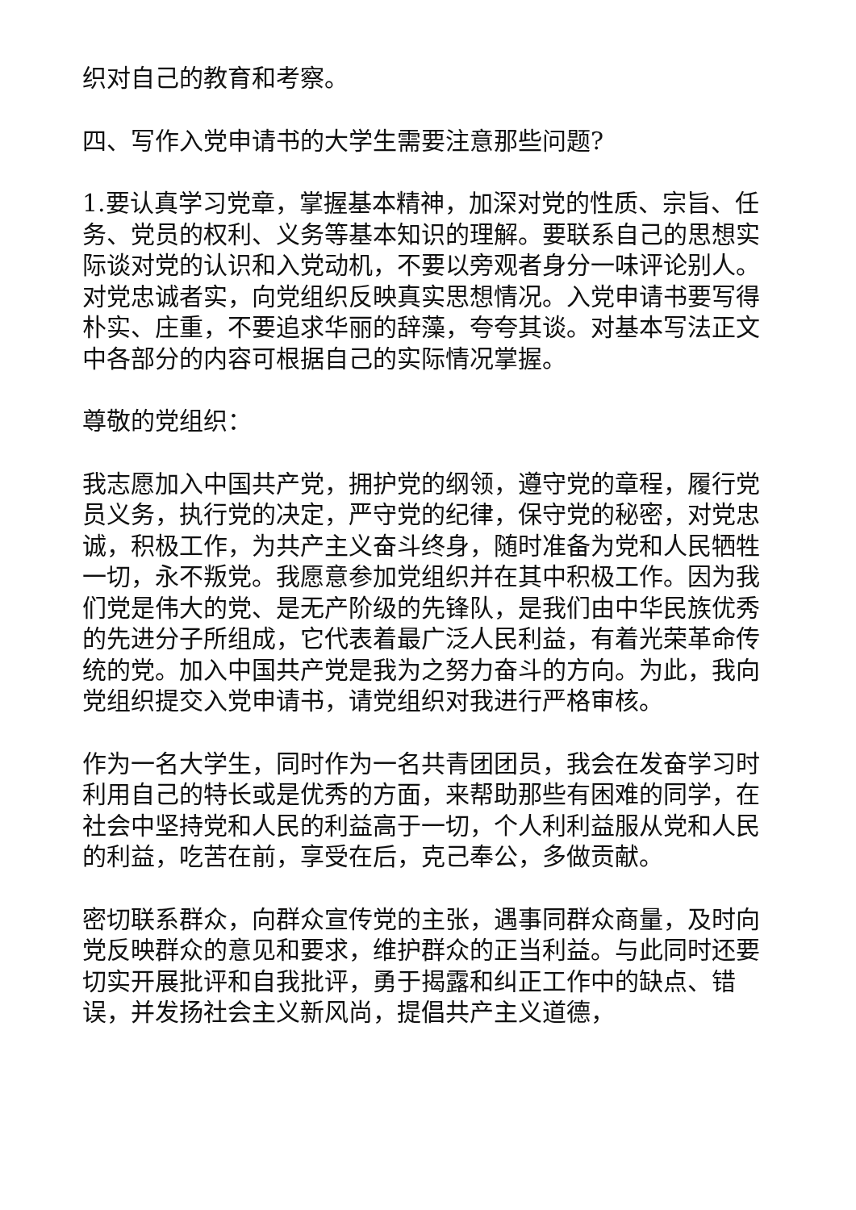织对自己的教育和考察。
四、写作入党申请书的大学生需要注意那些问题?
1.要认真学习党章，掌握基本精神，加深对党的性质、宗旨、任务、党员的权利、义务等基本知识的理解。要联系自己的思想实际谈对党的认识和入党动机，不要以旁观者身分一味评论别人。对党忠诚者实，向党组织反映真实思想情况。入党申请书要写得朴实、庄重，不要追求华丽的辞藻，夸夸其谈。对基本写法正文中各部分的内容可根据自己的实际情况掌握。
尊敬的党组织：
我志愿加入中国共产党，拥护党的纲领，遵守党的章程，履行党员义务，执行党的决定，严守党的纪律，保守党的秘密，对党忠诚，积极工作，为共产主义奋斗终身，随时准备为党和人民牺牲一切，永不叛党。我愿意参加党组织并在其中积极工作。因为我们党是伟大的党、是无产阶级的先锋队，是我们由中华民族优秀的先进分子所组成，它代表着最广泛人民利益，有着光荣革命传统的党。加入中国共产党是我为之努力奋斗的方向。为此，我向党组织提交入党申请书，请党组织对我进行严格审核。
作为一名大学生，同时作为一名共青团团员，我会在发奋学习时利用自己的特长或是优秀的方面，来帮助那些有困难的同学，在社会中坚持党和人民的利益高于一切，个人利利益服从党和人民的利益，吃苦在前，享受在后，克己奉公，多做贡献。
密切联系群众，向群众宣传党的主张，遇事同群众商量，及时向党反映群众的意见和要求，维护群众的正当利益。与此同时还要切实开展批评和自我批评，勇于揭露和纠正工作中的缺点、错误，并发扬社会主义新风尚，提倡共产主义道德，